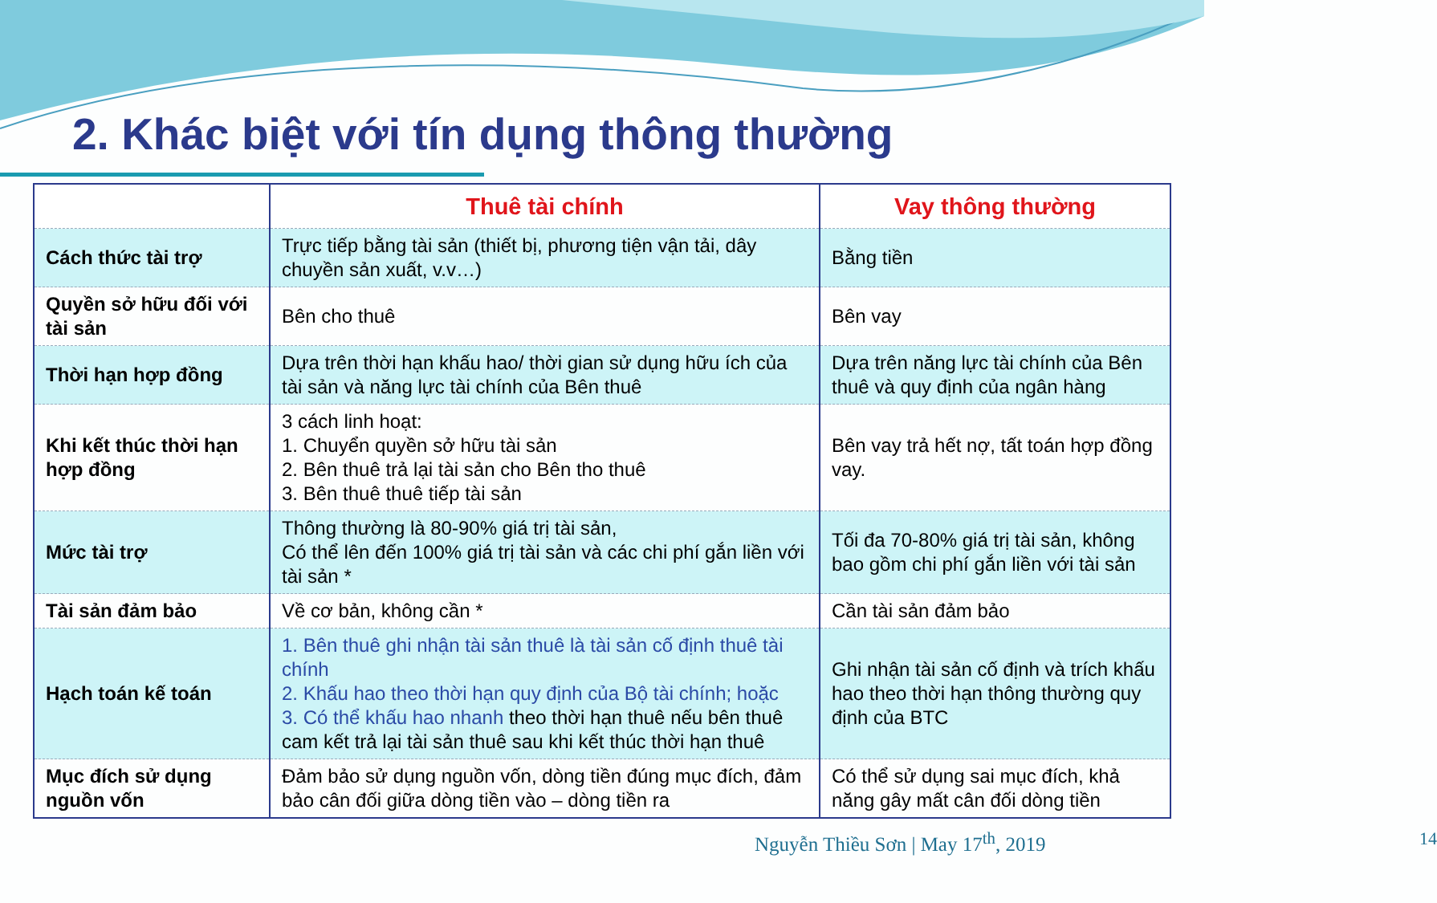2. Khác biệt với tín dụng thông thường
| | Thuê tài chính | Vay thông thường |
| --- | --- | --- |
| Cách thức tài trợ | Trực tiếp bằng tài sản (thiết bị, phương tiện vận tải, dây chuyền sản xuất, v.v…) | Bằng tiền |
| Quyền sở hữu đối với tài sản | Bên cho thuê | Bên vay |
| Thời hạn hợp đồng | Dựa trên thời hạn khấu hao/ thời gian sử dụng hữu ích của tài sản và năng lực tài chính của Bên thuê | Dựa trên năng lực tài chính của Bên thuê và quy định của ngân hàng |
| Khi kết thúc thời hạn hợp đồng | 3 cách linh hoạt: 1. Chuyển quyền sở hữu tài sản 2. Bên thuê trả lại tài sản cho Bên tho thuê 3. Bên thuê thuê tiếp tài sản | Bên vay trả hết nợ, tất toán hợp đồng vay. |
| Mức tài trợ | Thông thường là 80-90% giá trị tài sản, Có thể lên đến 100% giá trị tài sản và các chi phí gắn liền với tài sản * | Tối đa 70-80% giá trị tài sản, không bao gồm chi phí gắn liền với tài sản |
| Tài sản đảm bảo | Về cơ bản, không cần * | Cần tài sản đảm bảo |
| Hạch toán kế toán | 1. Bên thuê ghi nhận tài sản thuê là tài sản cố định thuê tài chính 2. Khấu hao theo thời hạn quy định của Bộ tài chính; hoặc 3. Có thể khấu hao nhanh theo thời hạn thuê nếu bên thuê cam kết trả lại tài sản thuê sau khi kết thúc thời hạn thuê | Ghi nhận tài sản cố định và trích khấu hao theo thời hạn thông thường quy định của BTC |
| Mục đích sử dụng nguồn vốn | Đảm bảo sử dụng nguồn vốn, dòng tiền đúng mục đích, đảm bảo cân đối giữa dòng tiền vào – dòng tiền ra | Có thể sử dụng sai mục đích, khả năng gây mất cân đối dòng tiền |
Nguyễn Thiều Sơn | May 17<sup>th</sup>, 2019 14